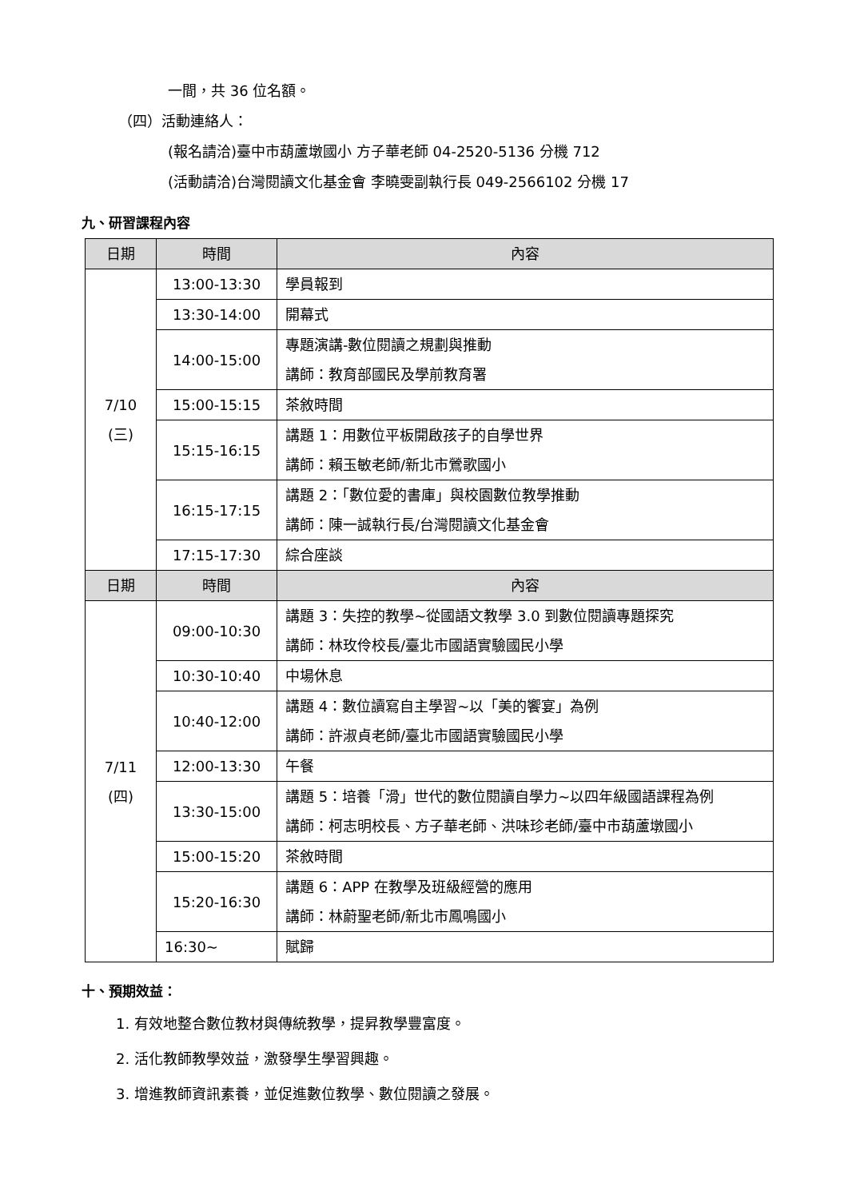一間，共 36 位名額。
（四）活動連絡人：
(報名請洽)臺中市葫蘆墩國小 方子華老師 04-2520-5136 分機 712
(活動請洽)台灣閱讀文化基金會 李曉雯副執行長 049-2566102 分機 17
九、研習課程內容
| 日期 | 時間 | 內容 |
| --- | --- | --- |
| 7/10 (三) | 13:00-13:30 | 學員報到 |
| | 13:30-14:00 | 開幕式 |
| | 14:00-15:00 | 專題演講-數位閱讀之規劃與推動 講師：教育部國民及學前教育署 |
| | 15:00-15:15 | 茶敘時間 |
| | 15:15-16:15 | 講題 1：用數位平板開啟孩子的自學世界 講師：賴玉敏老師/新北市鶯歌國小 |
| | 16:15-17:15 | 講題 2：「數位愛的書庫」與校園數位教學推動 講師：陳一誠執行長/台灣閱讀文化基金會 |
| | 17:15-17:30 | 綜合座談 |
| 日期 | 時間 | 內容 |
| 7/11 (四) | 09:00-10:30 | 講題 3：失控的教學~從國語文教學 3.0 到數位閱讀專題探究 講師：林玫伶校長/臺北市國語實驗國民小學 |
| | 10:30-10:40 | 中場休息 |
| | 10:40-12:00 | 講題 4：數位讀寫自主學習~以「美的饗宴」為例 講師：許淑貞老師/臺北市國語實驗國民小學 |
| | 12:00-13:30 | 午餐 |
| | 13:30-15:00 | 講題 5：培養「滑」世代的數位閱讀自學力~以四年級國語課程為例 講師：柯志明校長、方子華老師、洪味珍老師/臺中市葫蘆墩國小 |
| | 15:00-15:20 | 茶敘時間 |
| | 15:20-16:30 | 講題 6：APP 在教學及班級經營的應用 講師：林蔚聖老師/新北市鳳鳴國小 |
| | 16:30~ | 賦歸 |
十、預期效益：
1. 有效地整合數位教材與傳統教學，提昇教學豐富度。
2. 活化教師教學效益，激發學生學習興趣。
3. 增進教師資訊素養，並促進數位教學、數位閱讀之發展。